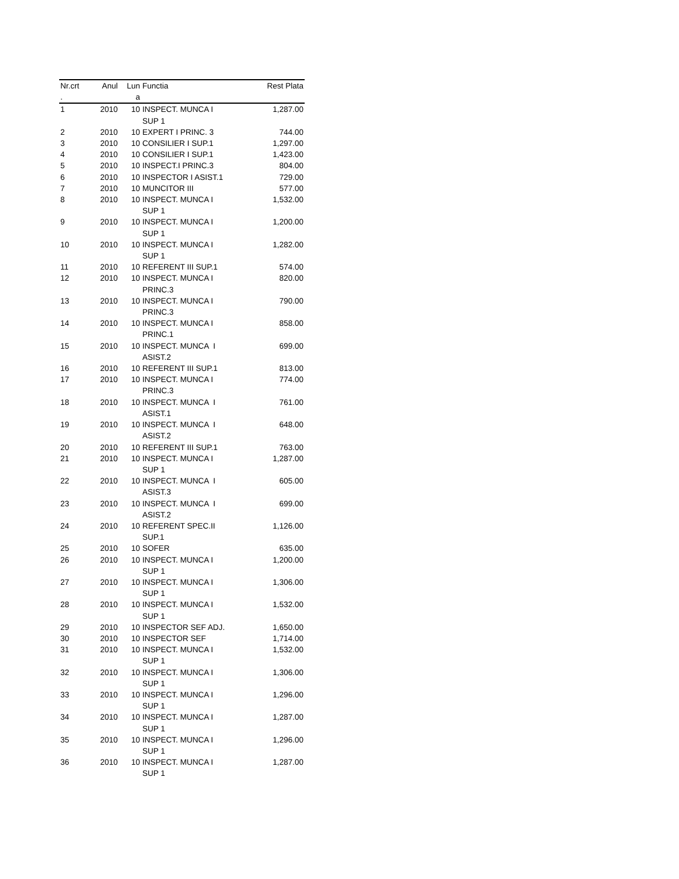| Nr.crt . | Anul | Lun a | Functia | Rest Plata |
| --- | --- | --- | --- | --- |
| 1 | 2010 | 10 | INSPECT. MUNCA I SUP 1 | 1,287.00 |
| 2 | 2010 | 10 | EXPERT I PRINC. 3 | 744.00 |
| 3 | 2010 | 10 | CONSILIER I SUP.1 | 1,297.00 |
| 4 | 2010 | 10 | CONSILIER I SUP.1 | 1,423.00 |
| 5 | 2010 | 10 | INSPECT.I PRINC.3 | 804.00 |
| 6 | 2010 | 10 | INSPECTOR I ASIST.1 | 729.00 |
| 7 | 2010 | 10 | MUNCITOR III | 577.00 |
| 8 | 2010 | 10 | INSPECT. MUNCA I SUP 1 | 1,532.00 |
| 9 | 2010 | 10 | INSPECT. MUNCA I SUP 1 | 1,200.00 |
| 10 | 2010 | 10 | INSPECT. MUNCA I SUP 1 | 1,282.00 |
| 11 | 2010 | 10 | REFERENT III SUP.1 | 574.00 |
| 12 | 2010 | 10 | INSPECT. MUNCA I PRINC.3 | 820.00 |
| 13 | 2010 | 10 | INSPECT. MUNCA I PRINC.3 | 790.00 |
| 14 | 2010 | 10 | INSPECT. MUNCA I PRINC.1 | 858.00 |
| 15 | 2010 | 10 | INSPECT. MUNCA I ASIST.2 | 699.00 |
| 16 | 2010 | 10 | REFERENT III SUP.1 | 813.00 |
| 17 | 2010 | 10 | INSPECT. MUNCA I PRINC.3 | 774.00 |
| 18 | 2010 | 10 | INSPECT. MUNCA I ASIST.1 | 761.00 |
| 19 | 2010 | 10 | INSPECT. MUNCA I ASIST.2 | 648.00 |
| 20 | 2010 | 10 | REFERENT III SUP.1 | 763.00 |
| 21 | 2010 | 10 | INSPECT. MUNCA I SUP 1 | 1,287.00 |
| 22 | 2010 | 10 | INSPECT. MUNCA I ASIST.3 | 605.00 |
| 23 | 2010 | 10 | INSPECT. MUNCA I ASIST.2 | 699.00 |
| 24 | 2010 | 10 | REFERENT SPEC.II SUP.1 | 1,126.00 |
| 25 | 2010 | 10 | SOFER | 635.00 |
| 26 | 2010 | 10 | INSPECT. MUNCA I SUP 1 | 1,200.00 |
| 27 | 2010 | 10 | INSPECT. MUNCA I SUP 1 | 1,306.00 |
| 28 | 2010 | 10 | INSPECT. MUNCA I SUP 1 | 1,532.00 |
| 29 | 2010 | 10 | INSPECTOR SEF ADJ. | 1,650.00 |
| 30 | 2010 | 10 | INSPECTOR SEF | 1,714.00 |
| 31 | 2010 | 10 | INSPECT. MUNCA I SUP 1 | 1,532.00 |
| 32 | 2010 | 10 | INSPECT. MUNCA I SUP 1 | 1,306.00 |
| 33 | 2010 | 10 | INSPECT. MUNCA I SUP 1 | 1,296.00 |
| 34 | 2010 | 10 | INSPECT. MUNCA I SUP 1 | 1,287.00 |
| 35 | 2010 | 10 | INSPECT. MUNCA I SUP 1 | 1,296.00 |
| 36 | 2010 | 10 | INSPECT. MUNCA I SUP 1 | 1,287.00 |